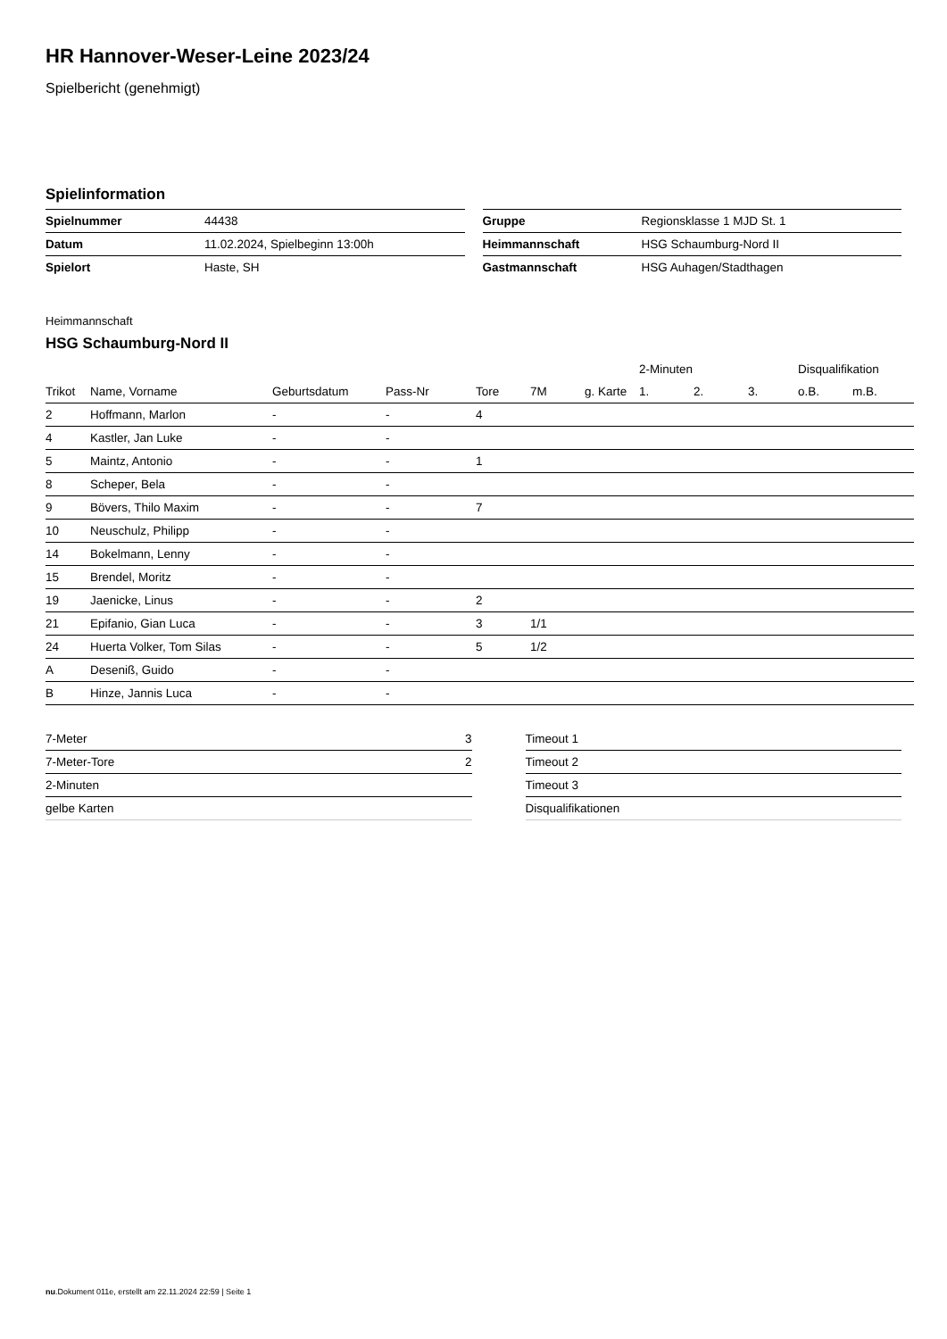HR Hannover-Weser-Leine 2023/24
Spielbericht (genehmigt)
Spielinformation
| Spielnummer | 44438 |
| Datum | 11.02.2024, Spielbeginn 13:00h |
| Spielort | Haste, SH |
| Gruppe | Regionsklasse 1 MJD St. 1 |
| Heimmannschaft | HSG Schaumburg-Nord II |
| Gastmannschaft | HSG Auhagen/Stadthagen |
Heimmannschaft
HSG Schaumburg-Nord II
| | | | | | | | 2-Minuten | | | Disqualifikation | |
| --- | --- | --- | --- | --- | --- | --- | --- | --- | --- | --- | --- |
| Trikot | Name, Vorname | Geburtsdatum | Pass-Nr | Tore | 7M | g. Karte | 1. | 2. | 3. | o.B. | m.B. |
| 2 | Hoffmann, Marlon | - | - | 4 | | | | | | | |
| 4 | Kastler, Jan Luke | - | - | | | | | | | | |
| 5 | Maintz, Antonio | - | - | 1 | | | | | | | |
| 8 | Scheper, Bela | - | - | | | | | | | | |
| 9 | Bövers, Thilo Maxim | - | - | 7 | | | | | | | |
| 10 | Neuschulz, Philipp | - | - | | | | | | | | |
| 14 | Bokelmann, Lenny | - | - | | | | | | | | |
| 15 | Brendel, Moritz | - | - | | | | | | | | |
| 19 | Jaenicke, Linus | - | - | 2 | | | | | | | |
| 21 | Epifanio, Gian Luca | - | - | 3 | 1/1 | | | | | | |
| 24 | Huerta Volker, Tom Silas | - | - | 5 | 1/2 | | | | | | |
| A | Deseniß, Guido | - | - | | | | | | | | |
| B | Hinze, Jannis Luca | - | - | | | | | | | | |
| 7-Meter | 3 |
| 7-Meter-Tore | 2 |
| 2-Minuten | |
| gelbe Karten | |
| Timeout 1 |
| Timeout 2 |
| Timeout 3 |
| Disqualifikationen |
nu.Dokument 011e, erstellt am 22.11.2024 22:59 | Seite 1